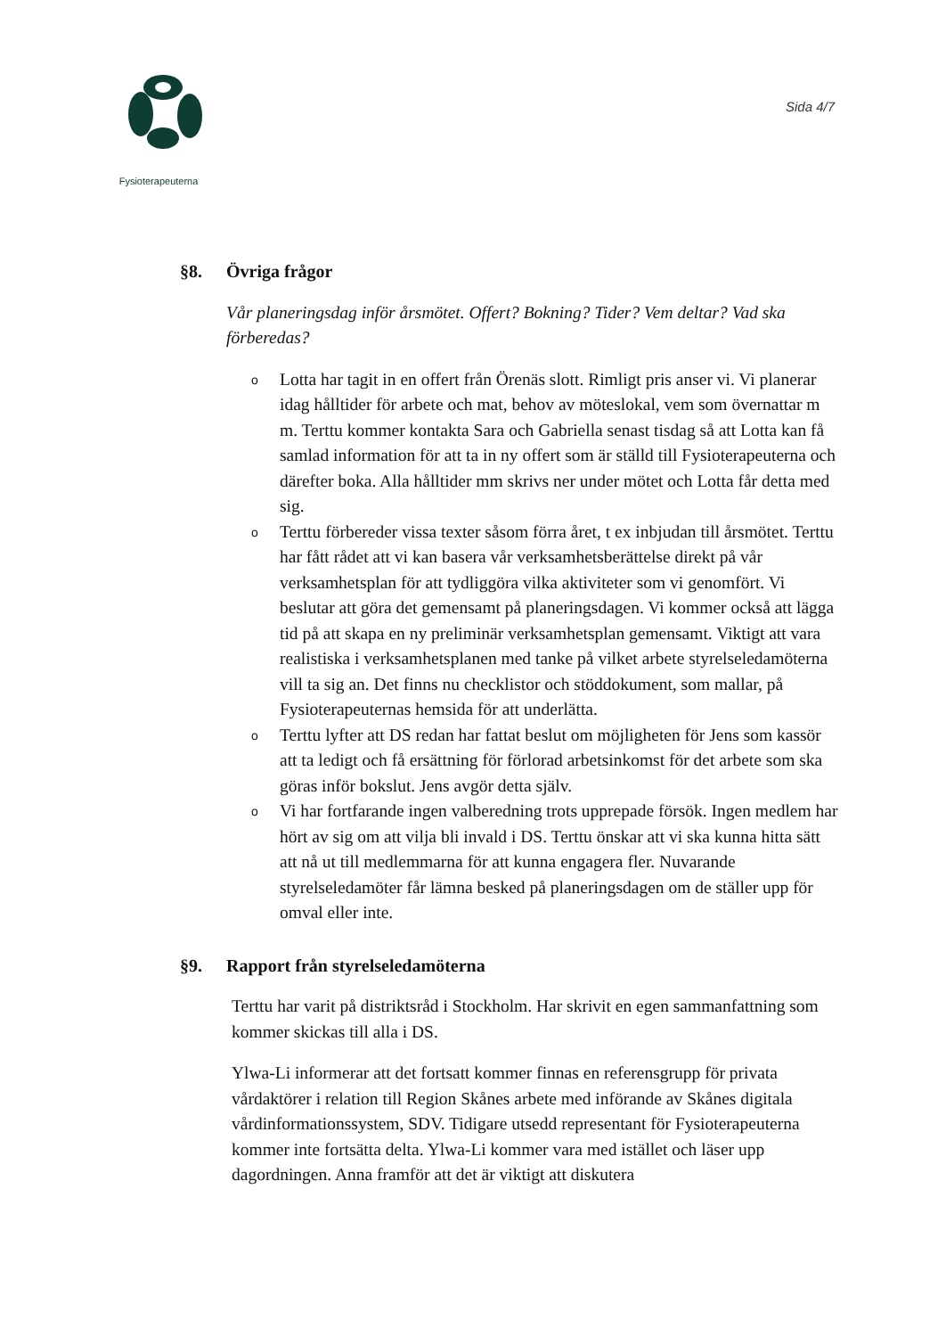Fysioterapeuterna
Sida 4/7
§8. Övriga frågor
Vår planeringsdag inför årsmötet. Offert? Bokning? Tider? Vem deltar? Vad ska förberedas?
o Lotta har tagit in en offert från Örenäs slott. Rimligt pris anser vi. Vi planerar idag hålltider för arbete och mat, behov av möteslokal, vem som övernattar m m. Terttu kommer kontakta Sara och Gabriella senast tisdag så att Lotta kan få samlad information för att ta in ny offert som är ställd till Fysioterapeuterna och därefter boka. Alla hålltider mm skrivs ner under mötet och Lotta får detta med sig.
o Terttu förbereder vissa texter såsom förra året, t ex inbjudan till årsmötet. Terttu har fått rådet att vi kan basera vår verksamhetsberättelse direkt på vår verksamhetsplan för att tydliggöra vilka aktiviteter som vi genomfört. Vi beslutar att göra det gemensamt på planeringsdagen. Vi kommer också att lägga tid på att skapa en ny preliminär verksamhetsplan gemensamt. Viktigt att vara realistiska i verksamhetsplanen med tanke på vilket arbete styrelseledamöterna vill ta sig an. Det finns nu checklistor och stöddokument, som mallar, på Fysioterapeuternas hemsida för att underlätta.
o Terttu lyfter att DS redan har fattat beslut om möjligheten för Jens som kassör att ta ledigt och få ersättning för förlorad arbetsinkomst för det arbete som ska göras inför bokslut. Jens avgör detta själv.
o Vi har fortfarande ingen valberedning trots upprepade försök. Ingen medlem har hört av sig om att vilja bli invald i DS. Terttu önskar att vi ska kunna hitta sätt att nå ut till medlemmarna för att kunna engagera fler. Nuvarande styrelseledamöter får lämna besked på planeringsdagen om de ställer upp för omval eller inte.
§9. Rapport från styrelseledamöterna
Terttu har varit på distriktsråd i Stockholm. Har skrivit en egen sammanfattning som kommer skickas till alla i DS.
Ylwa-Li informerar att det fortsatt kommer finnas en referensgrupp för privata vårdaktörer i relation till Region Skånes arbete med införande av Skånes digitala vårdinformationssystem, SDV. Tidigare utsedd representant för Fysioterapeuterna kommer inte fortsätta delta. Ylwa-Li kommer vara med istället och läser upp dagordningen. Anna framför att det är viktigt att diskutera